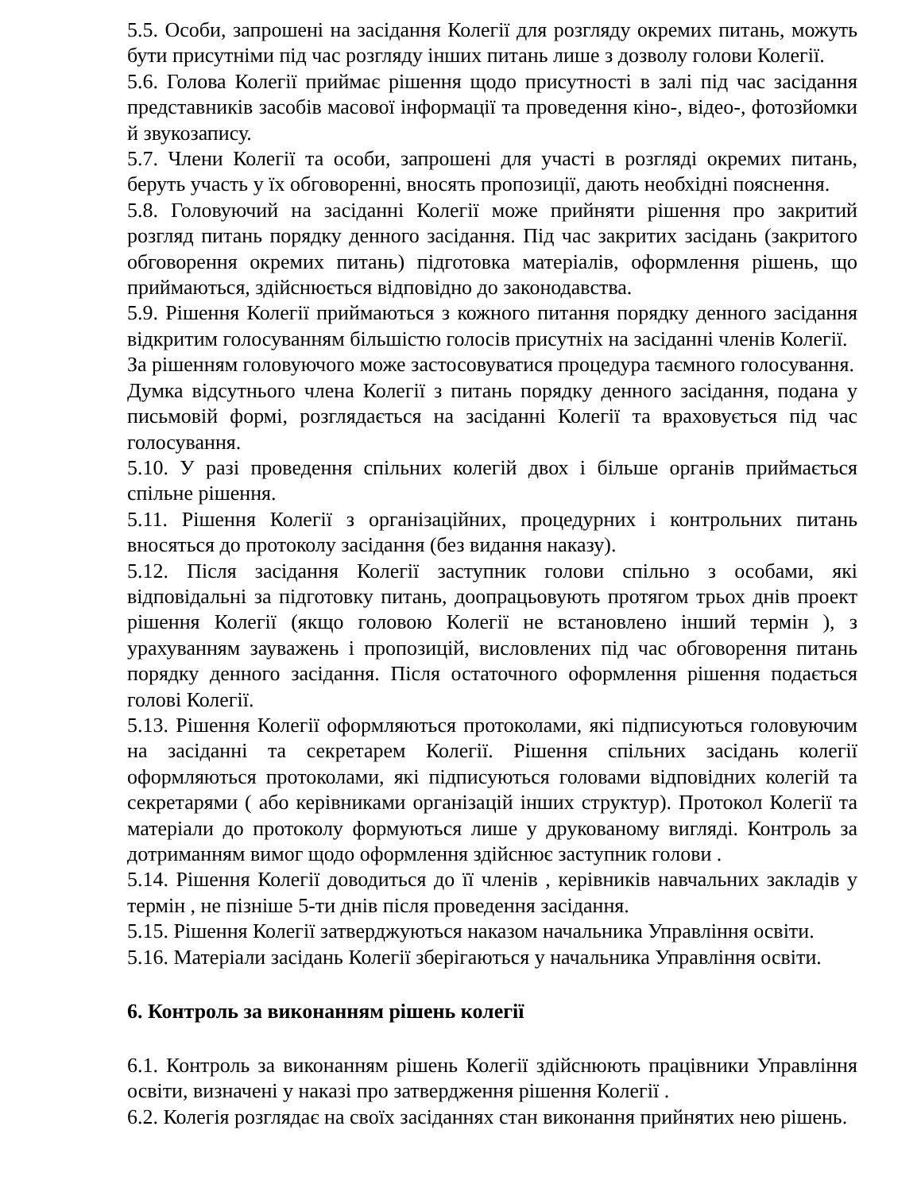5.5. Особи, запрошені на засідання Колегії для розгляду окремих питань, можуть бути присутніми під час розгляду інших питань лише з дозволу голови Колегії.
5.6. Голова Колегії приймає рішення щодо присутності в залі під час засідання представників засобів масової інформації та проведення кіно-, відео-, фотозйомки й звукозапису.
5.7. Члени Колегії та особи, запрошені для участі в розгляді окремих питань, беруть участь у їх обговоренні, вносять пропозиції, дають необхідні пояснення.
5.8. Головуючий на засіданні Колегії може прийняти рішення про закритий розгляд питань порядку денного засідання. Під час закритих засідань (закритого обговорення окремих питань) підготовка матеріалів, оформлення рішень, що приймаються, здійснюється відповідно до законодавства.
5.9. Рішення Колегії приймаються з кожного питання порядку денного засідання відкритим голосуванням більшістю голосів присутніх на засіданні членів Колегії.
За рішенням головуючого може застосовуватися процедура таємного голосування.
Думка відсутнього члена Колегії з питань порядку денного засідання, подана у письмовій формі, розглядається на засіданні Колегії та враховується під час голосування.
5.10. У разі проведення спільних колегій двох і більше органів приймається спільне рішення.
5.11. Рішення Колегії з організаційних, процедурних і контрольних питань вносяться до протоколу засідання (без видання наказу).
5.12. Після засідання Колегії заступник голови спільно з особами, які відповідальні за підготовку питань, доопрацьовують протягом трьох днів проект рішення Колегії (якщо головою Колегії не встановлено інший термін ), з урахуванням зауважень і пропозицій, висловлених під час обговорення питань порядку денного засідання. Після остаточного оформлення рішення подається голові Колегії.
5.13. Рішення Колегії оформляються протоколами, які підписуються головуючим на засіданні та секретарем Колегії. Рішення спільних засідань колегії оформляються протоколами, які підписуються головами відповідних колегій та секретарями ( або керівниками організацій інших структур). Протокол Колегії та матеріали до протоколу формуються лише у друкованому вигляді. Контроль за дотриманням вимог щодо оформлення здійснює заступник голови .
5.14. Рішення Колегії доводиться до її членів , керівників навчальних закладів у термін , не пізніше 5-ти днів після проведення засідання.
5.15. Рішення Колегії затверджуються наказом начальника Управління освіти.
5.16. Матеріали засідань Колегії зберігаються у начальника Управління освіти.
6. Контроль за виконанням рішень колегії
6.1. Контроль за виконанням рішень Колегії здійснюють працівники Управління освіти, визначені у наказі про затвердження рішення Колегії .
6.2. Колегія розглядає на своїх засіданнях стан виконання прийнятих нею рішень.